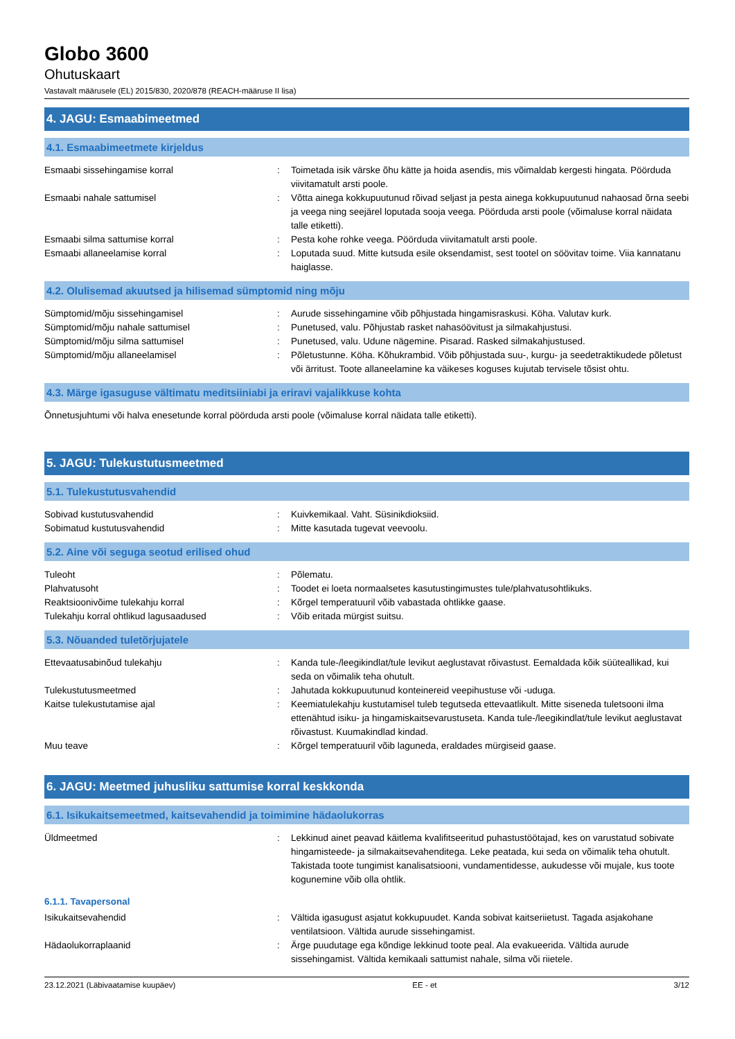Globo 3600
Ohutuskaart
Vastavalt määrusele (EL) 2015/830, 2020/878 (REACH-määruse II lisa)
4. JAGU: Esmaabimeetmed
4.1. Esmaabimeetmete kirjeldus
Esmaabi sissehingamise korral : Toimetada isik värske õhu kätte ja hoida asendis, mis võimaldab kergesti hingata. Pöörduda viivitamatult arsti poole.
Esmaabi nahale sattumisel : Võtta ainega kokkupuutunud rõivad seljast ja pesta ainega kokkupuutunud nahaosad õrna seebi ja veega ning seejärel loputada sooja veega. Pöörduda arsti poole (võimaluse korral näidata talle etiketti).
Esmaabi silma sattumise korral : Pesta kohe rohke veega. Pöörduda viivitamatult arsti poole.
Esmaabi allaneelamise korral : Loputada suud. Mitte kutsuda esile oksendamist, sest tootel on söövitav toime. Viia kannatanu haiglasse.
4.2. Olulisemad akuutsed ja hilisemad sümptomid ning mõju
Sümptomid/mõju sissehingamisel : Aurude sissehingamine võib põhjustada hingamisraskusi. Köha. Valutav kurk.
Sümptomid/mõju nahale sattumisel : Punetused, valu. Põhjustab rasket nahasöövitust ja silmakahjustusi.
Sümptomid/mõju silma sattumisel : Punetused, valu. Udune nägemine. Pisarad. Rasked silmakahjustused.
Sümptomid/mõju allaneelamisel : Põletustunne. Köha. Kõhukrambid. Võib põhjustada suu-, kurgu- ja seedetraktikudede põletust või ärritust. Toote allaneelamine ka väikeses koguses kujutab tervisele tõsist ohtu.
4.3. Märge igasuguse vältimatu meditsiiniabi ja eriravi vajalikkuse kohta
Õnnetusjuhtumi või halva enesetunde korral pöörduda arsti poole (võimaluse korral näidata talle etiketti).
5. JAGU: Tulekustutusmeetmed
5.1. Tulekustutusvahendid
Sobivad kustutusvahendid : Kuivkemikaal. Vaht. Süsinikdioksiid.
Sobimatud kustutusvahendid : Mitte kasutada tugevat veevoolu.
5.2. Aine või seguga seotud erilised ohud
Tuleoht : Põlematu.
Plahvatusoht : Toodet ei loeta normaalsetes kasutustingimustes tule/plahvatusohtlikuks.
Reaktsioonivõime tulekahju korral : Kõrgel temperatuuril võib vabastada ohtlikke gaase.
Tulekahju korral ohtlikud lagusaadused : Võib eritada mürgist suitsu.
5.3. Nõuanded tuletõrjujatele
Ettevaatusabinõud tulekahju : Kanda tule-/leegikindlat/tule levikut aeglustavat rõivastust. Eemaldada kõik süüteallikad, kui seda on võimalik teha ohutult.
Tulekustutusmeetmed : Jahutada kokkupuutunud konteinereid veepihustuse või -uduga.
Kaitse tulekustutamise ajal : Keemiatulekahju kustutamisel tuleb tegutseda ettevaatlikult. Mitte siseneda tuletsooni ilma ettenähtud isiku- ja hingamiskaitsevarustuseta. Kanda tule-/leegikindlat/tule levikut aeglustavat rõivastust. Kuumakindlad kindad.
Muu teave : Kõrgel temperatuuril võib laguneda, eraldades mürgiseid gaase.
6. JAGU: Meetmed juhusliku sattumise korral keskkonda
6.1. Isikukaitsemeetmed, kaitsevahendid ja toimimine hädaolukorras
Üldmeetmed : Lekkinud ainet peavad käitlema kvalifitseeritud puhastustöötajad, kes on varustatud sobivate hingamisteede- ja silmakaitsevahenditega. Leke peatada, kui seda on võimalik teha ohutult. Takistada toote tungimist kanalisatsiooni, vundamentidesse, aukudesse või mujale, kus toote kogunemine võib olla ohtlik.
6.1.1. Tavapersonal
Isikukaitsevahendid : Vältida igasugust asjatut kokkupuudet. Kanda sobivat kaitseriietust. Tagada asjakohane ventilatsioon. Vältida aurude sissehingamist.
Hädaolukorraplaanid : Ärge puudutage ega kõndige lekkinud toote peal. Ala evakueerida. Vältida aurude sissehingamist. Vältida kemikaali sattumist nahale, silma või riietele.
23.12.2021 (Läbivaatamise kuupäev) EE - et 3/12